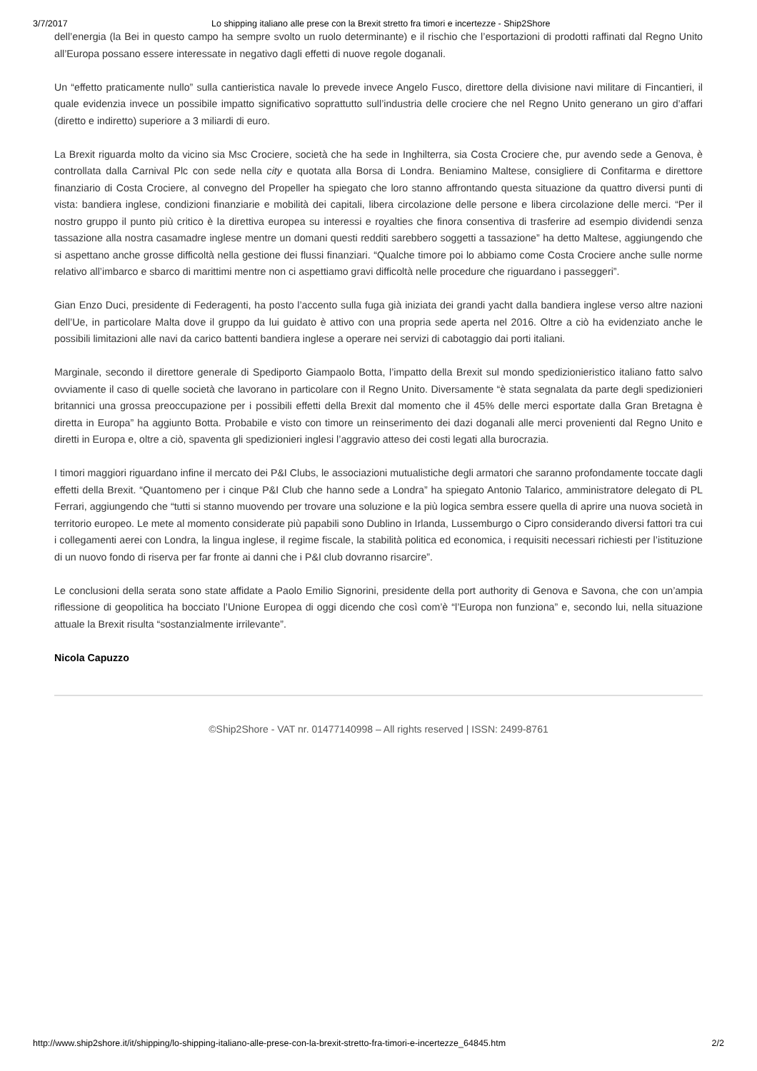3/7/2017 Lo shipping italiano alle prese con la Brexit stretto fra timori e incertezze - Ship2Shore
dell’energia (la Bei in questo campo ha sempre svolto un ruolo determinante) e il rischio che l’esportazioni di prodotti raffinati dal Regno Unito all’Europa possano essere interessate in negativo dagli effetti di nuove regole doganali.
Un “effetto praticamente nullo” sulla cantieristica navale lo prevede invece Angelo Fusco, direttore della divisione navi militare di Fincantieri, il quale evidenzia invece un possibile impatto significativo soprattutto sull’industria delle crociere che nel Regno Unito generano un giro d’affari (diretto e indiretto) superiore a 3 miliardi di euro.
La Brexit riguarda molto da vicino sia Msc Crociere, società che ha sede in Inghilterra, sia Costa Crociere che, pur avendo sede a Genova, è controllata dalla Carnival Plc con sede nella city e quotata alla Borsa di Londra. Beniamino Maltese, consigliere di Confitarma e direttore finanziario di Costa Crociere, al convegno del Propeller ha spiegato che loro stanno affrontando questa situazione da quattro diversi punti di vista: bandiera inglese, condizioni finanziarie e mobilità dei capitali, libera circolazione delle persone e libera circolazione delle merci. “Per il nostro gruppo il punto più critico è la direttiva europea su interessi e royalties che finora consentiva di trasferire ad esempio dividendi senza tassazione alla nostra casamadre inglese mentre un domani questi redditi sarebbero soggetti a tassazione” ha detto Maltese, aggiungendo che si aspettano anche grosse difficoltà nella gestione dei flussi finanziari. “Qualche timore poi lo abbiamo come Costa Crociere anche sulle norme relativo all’imbarco e sbarco di marittimi mentre non ci aspettiamo gravi difficoltà nelle procedure che riguardano i passeggeri”.
Gian Enzo Duci, presidente di Federagenti, ha posto l’accento sulla fuga già iniziata dei grandi yacht dalla bandiera inglese verso altre nazioni dell’Ue, in particolare Malta dove il gruppo da lui guidato è attivo con una propria sede aperta nel 2016. Oltre a ciò ha evidenziato anche le possibili limitazioni alle navi da carico battenti bandiera inglese a operare nei servizi di cabotaggio dai porti italiani.
Marginale, secondo il direttore generale di Spediporto Giampaolo Botta, l’impatto della Brexit sul mondo spedizionieristico italiano fatto salvo ovviamente il caso di quelle società che lavorano in particolare con il Regno Unito. Diversamente “è stata segnalata da parte degli spedizionieri britannici una grossa preoccupazione per i possibili effetti della Brexit dal momento che il 45% delle merci esportate dalla Gran Bretagna è diretta in Europa” ha aggiunto Botta. Probabile e visto con timore un reinserimento dei dazi doganali alle merci provenienti dal Regno Unito e diretti in Europa e, oltre a ciò, spaventa gli spedizionieri inglesi l’aggravio atteso dei costi legati alla burocrazia.
I timori maggiori riguardano infine il mercato dei P&I Clubs, le associazioni mutualistiche degli armatori che saranno profondamente toccate dagli effetti della Brexit. “Quantomeno per i cinque P&I Club che hanno sede a Londra” ha spiegato Antonio Talarico, amministratore delegato di PL Ferrari, aggiungendo che “tutti si stanno muovendo per trovare una soluzione e la più logica sembra essere quella di aprire una nuova società in territorio europeo. Le mete al momento considerate più papabili sono Dublino in Irlanda, Lussemburgo o Cipro considerando diversi fattori tra cui i collegamenti aerei con Londra, la lingua inglese, il regime fiscale, la stabilità politica ed economica, i requisiti necessari richiesti per l’istituzione di un nuovo fondo di riserva per far fronte ai danni che i P&I club dovranno risarcire”.
Le conclusioni della serata sono state affidate a Paolo Emilio Signorini, presidente della port authority di Genova e Savona, che con un’ampia riflessione di geopolitica ha bocciato l’Unione Europea di oggi dicendo che così com’è “l’Europa non funziona” e, secondo lui, nella situazione attuale la Brexit risulta “sostanzialmente irrilevante”.
Nicola Capuzzo
©Ship2Shore - VAT nr. 01477140998 – All rights reserved | ISSN: 2499-8761
http://www.ship2shore.it/it/shipping/lo-shipping-italiano-alle-prese-con-la-brexit-stretto-fra-timori-e-incertezze_64845.htm 2/2